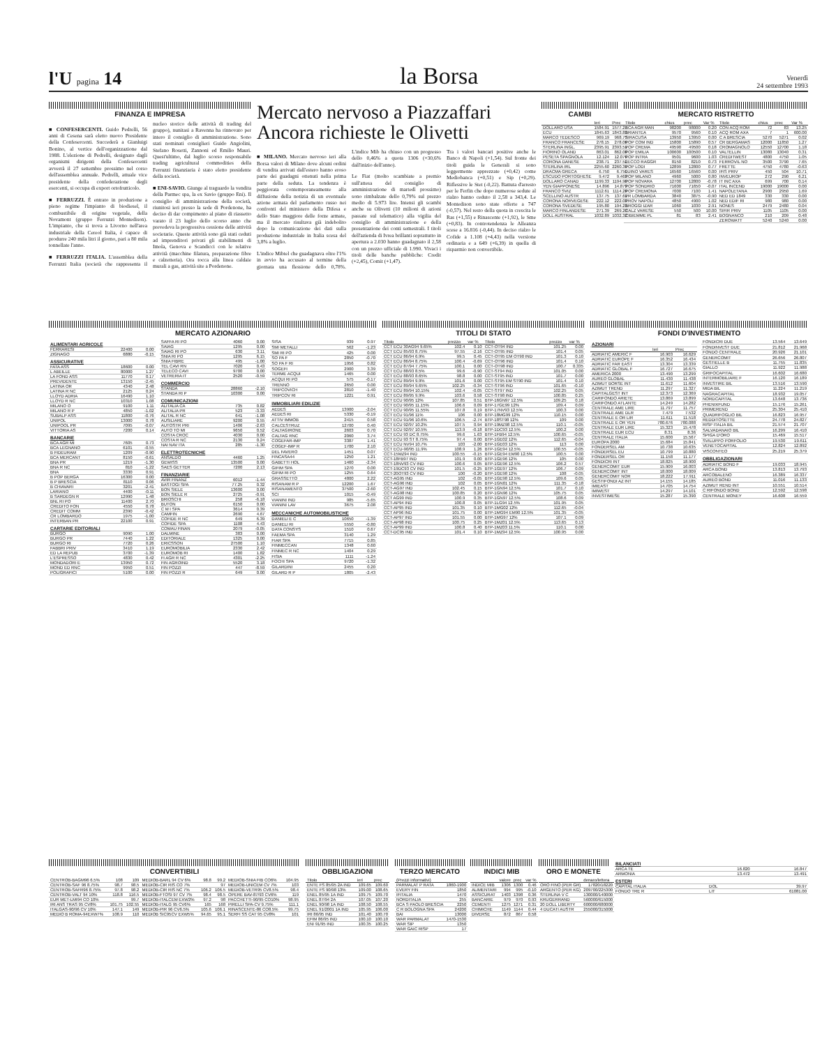l'U pagina 14
la Borsa
Venerdì
24 settembre 1993
FINANZA E IMPRESA
■ CONFESERCENTI. Guido Pedrelli, 56 anni di Cesena sarà eletto nuovo Presidente della Confesercenti. Succederà a Gianluigi Bonino, al vertice dell'organizzazione dal 1988. L'elezione di Pedrelli, designato dagli organismi dirigenti della Confesercenti avverrà il 27 settembre prossimo nel corso dell'assemblea annuale. Pedrelli, attuale vice presidente della confederazione degli esercenti, si occupa di export ortofrutticolo.
■ FERRUZZI. È entrato in produzione a pieno regime l'impianto di biodiesel, il combustibile di origine vegetale, della Novamont (gruppo Ferruzzi Montedison). L'impianto, che si trova a Livorno nell'area industriale della Cereol Italia, è capace di produrre 240 mila litri il giorno, pari a 80 mila tonnellate l'anno.
■ FERRUZZI ITALIA. L'assemblea della Ferruzzi Italia (società che rappresenta il nucleo storico delle attività di trading del gruppo), nunitasi a Ravenna ha rinnovato per intero il consiglio di amministrazione. Sono stati nominati consiglieri Guido Angiolini, Stefano Rosetti, Zannoni ed Emilio Mauri. Quest'ultimo, dal luglio scorso responsabile trading agricultural commodities della Ferruzzi finanziaria è stato eletto presidente della società.
■ ENI-SAVIO. Giunge al traguardo la vendita della Parmec spa, la ex Savio (gruppo Eni). Il consiglio di amministrazione della società, riunitosi ieri presso la sede di Pordenone, ha deciso di dar compimento al piano di riassetto varato il 23 luglio dello scorso anno che prevedeva la progressiva cessione delle attività societarie. Queste attività sono già stati ceduti ad imprenditori privati gli stabilimenti di Imola, Genova e Scandicci con le relative attività (macchine filatura, preparazione fibre e calzetteria). Ora tocca alla linea caldaie murali a gas, attività site a Pordenone.
Mercato nervoso a Piazzaffari
Ancora richieste le Olivetti
■ MILANO. Mercato nervoso ieri alla Borsa valori di Milano dove alcuni ordini di vendita arrivati dall'estero hanno eroso parte dei guadagni ottenuti nella prima parte della seduta. La tendenza è peggiorata contemporaneamente alla diffusione della notizia di un eventuale azione armata del parlamento russo nei confronti del ministero della Difesa e dello Stato maggiore delle forze armate, ma il mercato risultava già indebolito dopo la comunicazione dei dati sulla produzione industriale in Italia scesa del 3,8% a luglio.
L'indice Mibtel che guadagnava oltre l'1% in avvio ha accusato al termine della giornata una flessione dello 0,78%. L'indice Mib ha chiuso con un progresso dello 0,46% a quota 1306 (+30,6% dall'inizio dell'anno).
Le Fiat (molto scambiate a premio sull'attesa del consiglio di amministrazione di martedì prossimo) sono rimbalzate dello 0,79% sul prezzo medio di 5.973 lire. Intensi gli scambi anche su Olivetti (10 milioni di azioni passate sul telematico) alla vigilia del consiglio di amministrazione e della presentazione dei conti semestrali. I titoli dell'azienda di Ivrea brillanti soprattutto in apertura a 2.030 hanno guadagnato il 2,58 con un prezzo ufficiale di 1.990. Vivaci i titoli delle banche pubbliche: Credit (+2,45), Comit (+1,47).
Tra i valori bancari positive anche le Banco di Napoli (+1,54). Sul fronte dei titoli guida le Generali si sono leggermente apprezzate (+0,42) come Mediobanca (+0,51) e Sip (+0,29). Riflessive le Stet (-0,22). Battuta d'arresto per le Ferfin che dopo numerose sedute al rialzo hanno ceduto il 2,58 a 343,4. Le Montedison sono state offerte a 747 (-0,57). Nel resto della quota in crescita le Ras (+1,55) e Rinascente (+1,92), le Sme (+0,83). In controtendenza le Alleanza scese a 16.816 (-0,44). In deciso rialzo le Cofide a 1.108 (+4,43) nella versione ordinaria e a 649 (+6,39) in quella di risparmio non convertibile.
CAMBI
| | Ieri | Prec |
| --- | --- | --- |
| DOLLARO USA | 1584.91 | 1577.27 |
| ECU | 1845.63 | 1843.83 |
| MARCO TEDESCO | 969.19 | 968.75 |
| FRANCO FRANCESE | 278.15 | 278.06 |
| STERLINA INGL. | 2395.91 | 2393.51 |
| FIORINO OLAND | 863.01 | 862.08 |
| PESETA SPAGNOLA | 12.124 | 12.076 |
| CORONA DANESE | 238.71 | 237.52 |
| STERLINA IRL | 2255.60 | 2260.39 |
| DRACMA GRECA | 6.750 | 6.750 |
| ESCUDO PORTOGHESE | 9.472 | 9.463 |
| DOLLARO CANAD | 1199.33 | 1194.90 |
| YEN GIAPPONESE | 14.896 | 14.873 |
| FRANCO SVIZ | 1112.61 | 1114.28 |
| SCELLINO AUSTR | 137.75 | 137.61 |
| CORONA NORVEGESE | 222.12 | 222.03 |
| CORONA SVEDESE | 195.80 | 194.23 |
| MARCO FINLANDESE | 271.39 | 269.20 |
| DOLL AUSTRAL | 1032.89 | 1032.32 |
MERCATO RISTRETTO
| Titolo | chius | prec | Var % | Titolo | chius | prec | Var % |
| --- | --- | --- | --- | --- | --- | --- | --- |
| BCA AGR MAN | 98200 | 98000 | 0.20 | CON ACQ ROM | 72 | 83 | 13.25 |
| BRIANTEA | 9570 | 9560 | 0.10 | ACQ ROM AXA | 7 | 1 | 600.00 |
| SIRACUSA | 13950 | 13950 | 0.00 | C A BRESCIA | 5270 | 5271 | 0.02 |
| POP COM IND | 15800 | 15890 | 0.57 | CR BERGAMAS | 12000 | 11850 | 1.27 |
| POP CREMA | 49590 | 49500 | 0.18 | CROMAGNOLO | 12550 | 12700 | 1.18 |
| POP EMILIA | 100600 | 100500 | 0.10 | VALTELLIN | 13080 | 13040 | 0.31 |
| POP INTRA | 9501 | 9600 | 1.03 | CREDITWEST | 4800 | 4750 | 1.05 |
| LECCO RAGGR | 8150 | 8210 | 0.73 | FERROVIL NO | 3500 | 3790 | 7.65 |
| POP LODI | 12899 | 12800 | 0.77 | FRETTE | 4750 | 4780 | -0.63 |
| LUINO VARES | 16560 | 16560 | 0.00 | IFIS PRIV | 450 | 504 | 10.71 |
| POP MILANO | 4960 | 5000 | 0.80 | INVEUROP | 272 | 290 | 6.21 |
| POP NOVARA | 12700 | 12800 | -0.78 | IT INC AXA | 699 | 700 | 0.14 |
| POP SONDRIO | 71600 | 71650 | -0.07 | ITAL INCEND | 19000 | 19000 | 0.00 |
| POP CREMONA | 7000 | 7100 | 1.41 | NAPOLETANA | 2900 | 2950 | 1.69 |
| PR LOMBARDA | 3840 | 3875 | -0.90 | NED ED 1849 | 330 | 330 | 0.00 |
| PROV NAPOLI | 4850 | 4900 | 1.02 | NED EDIF RI | 980 | 980 | 0.00 |
| BROGGI IZAR | 1060 | 1030 | 2.91 | NONES | 2479 | 2480 | 0.04 |
| CALZ VARESE | 550 | 500 | 10.00 | SIFIR PRIV | 1105 | 1105 | 0.00 |
| CIBIEMME PL | 81 | 83 | 2.41 | BOGNANCO | 210 | 209 | 0.48 |
| | | | | ZEROWATT | 5240 | 5240 | 0.00 |
MERCATO AZIONARIO
| ALIMENTARI AGRICOLE | | |
| FERRARESI | 22400 | 0.00 |
| ZIGNAGO | 6880 | -0.15 |
| ASSICURATIVE | | |
| FATA ASS | 18600 | 0.00 |
| L ABEILLE | 80000 | 1.27 |
| LA FOND ASS | 11770 | 0.17 |
| PREVIDENTE | 13150 | -2.45 |
| LATINA OR | 4340 | 2.48 |
| LATINA R NC | 2125 | 0.24 |
| LLOYD ADRIA | 16490 | 1.10 |
| LLOYD R NC | 10310 | 1.08 |
| MILANO O | 9100 | 1.11 |
| MILANO R P | 4850 | -1.02 |
| SUBALP ASS | 11800 | -0.76 |
| UNIPOL | 13000 | 0.78 |
| UNIPOOL PR | 7095 | -0.07 |
| VITTORIA AS | 7200 | 0.14 |
| BANCARIE | | |
| BCA AGR MI | 7605 | 0.73 |
| BCA LEGNANO | 6101 | -0.55 |
| B FIDEURAM | 1209 | -0.90 |
| BCA MERCANT | 8150 | -0.61 |
| BNA PR | 1219 | -1.30 |
| BNA R NC | 810 | -1.22 |
| BNA | 3330 | 0.91 |
| B POP BERGA | 16300 | 0.00 |
| B P BRESCIA | 8110 | 0.06 |
| B CHIAVARI | 3201 | -2.41 |
| LARIANO | 4400 | -0.11 |
| B SARDEGN R | 12990 | 1.48 |
| BNL RI PO | 11400 | 2.70 |
| CREDITO FON | 4550 | 0.78 |
| CREDIT COMM | 2390 | -0.42 |
| CR LOMBARDO | 1975 | -1.00 |
| INTERBAN PR | 22100 | 0.91 |
| CARTARIE EDITORIALI | | |
| BURGO | 9090 | 1.00 |
| BURGO PR | 7440 | 1.22 |
| BURGO RI | 7720 | 0.26 |
| FABBRI PRIV | 3410 | 1.19 |
| ED LA REPUB | 3700 | -1.39 |
| L'ESPRESSO | 4830 | 0.42 |
| MONDADORI E | 13950 | 0.72 |
| MOND ED RNC | 9950 | 0.51 |
| POLIGRAFICI | 5100 | 0.00 |
| SAFFA RI PO | 4060 | 0.00 |
| SAIAG | 1295 | 0.00 |
| SAIAG RI PO | 630 | 3.11 |
| SNIA RI PO | 1295 | 6.15 |
| SNIA FIBRE | 495 | -1.00 |
| TEL CAVI RN | 7020 | 0.43 |
| TELECO CAVI | 9700 | 0.00 |
| VETRERIA IT | 2520 | -0.59 |
| COMMERCIO | | |
| STANDA | 28860 | -2.10 |
| STANDA RI P | 10300 | 0.00 |
| COMUNICAZIONI | | |
| ALITALIA CA | 735 | 0.82 |
| ALITALIA PR | 523 | -3.33 |
| ALITAL R NC | 641 | -1.08 |
| AUSILIARE | 9200 | 0.55 |
| AUTOSTR PRI | 1406 | -2.63 |
| AUTO TO MI | 9650 | 0.52 |
| COSTA CROC | 4030 | 0.00 |
| COSTA R NC | 2130 | 0.24 |
| NAI NAV ITA | 285 | -1.30 |
| ELETTROTECNICHE | | |
| ANSALDO | 4460 | 1.25 |
| GEWISS | 13500 | 0.00 |
| SAES GETTER | 7200 | 2.13 |
| FINANZIARIE | | |
| AVIR FINANZ | 6012 | -1.44 |
| BASTOGI SPA | 77.25 | 0.32 |
| BON SIELE | 13600 | 0.00 |
| BON SIELE R | 2725 | -0.91 |
| BRIOSCHI | 258 | -6.18 |
| BUTON | 6150 | 0.00 |
| C M I SPA | 3614 | 0.39 |
| CAMFIN | 2690 | 4.67 |
| COFIDE R NC | 649 | 6.39 |
| COFIDE SPA | 1108 | 4.43 |
| COMAU FINAN | 2079 | -0.05 |
| DALMINE | 383 | 0.00 |
| EDITORIALE | 1325 | 0.00 |
| ERICSSON | 27500 | 1.10 |
| EUROMOBILIA | 2330 | 2.42 |
| EUROMOB RI | 1400 | 1.82 |
| FI AGR R NC | 4301 | -2.25 |
| FIN AGROIND | 5520 | 3.18 |
| FIN POZZI | 447 | -8.59 |
| FIN POZZI R | 649 | 0.00 |
| SISA | 939 | 0.97 |
| SMI METALLI | 562 | -1.23 |
| SMI RI PO | 425 | 0.00 |
| SO PA F | 2850 | -0.70 |
| SO PA F RI | 1956 | 0.82 |
| SOGEFI | 2900 | 3.39 |
| TERME ACQUI | 1465 | 0.00 |
| ACQUI RI PO | 575 | -0.17 |
| TRENNO | 2650 | 0.00 |
| TRIPCOVICH | 2810 | -1.40 |
| TRIPCOV RI | 1221 | 0.91 |
| IMMOBILIARI EDILIZIE | | |
| AEDES | 13900 | -2.04 |
| AEDES RI | 5330 | -0.19 |
| ATTIV IMMOB | 2415 | 0.58 |
| CALCESTRUZ | 12700 | 0.40 |
| CALTAGIRONE | 2603 | 0.70 |
| CALTAG RNC | 2060 | 3.74 |
| COGEFAR-IMP | 3387 | 1.41 |
| COGEF-IMP R | 1700 | 2.10 |
| DEL FAVERO | 1451 | 0.07 |
| FINCASA44 | 1250 | 1.21 |
| GABETTI HOL | 1460 | -2.34 |
| GIFIM SPA | 1270 | 0.00 |
| GIFIM RI PO | 1255 | 0.64 |
| GRASSETTO | 4800 | 2.22 |
| RISANAM R P | 12200 | 1.67 |
| RISANAMENTO | 37500 | -2.60 |
| SCI | 1015 | -0.49 |
| VIANINI IND | 985 | -5.65 |
| VIANINI LAV | 3675 | 2.08 |
| MECCANICHE AUTOMOBILISTICHE | | |
| DANIELI E C | 10650 | -1.39 |
| DANIELI RI | 5550 | -0.80 |
| DATA CONSYS | 1510 | 0.67 |
| FAEMA SPA | 3140 | 1.29 |
| FIAR SPA | 7715 | 0.85 |
| FINMECCAN | 1348 | 0.60 |
| FINMEC R NC | 1404 | 0.29 |
| FISIA | 1111 | -1.24 |
| FOCHI SPA | 9720 | -1.32 |
| GILARDINI | 2455 | 0.20 |
| GILARD R P | 1805 | -2.43 |
TITOLI DI STATO
| Titolo | prezzo | var % | Titolo | prezzo | var % |
| --- | --- | --- | --- | --- | --- |
| CCT ECU 30AG94 9.65% | 102.4 | 0.10 | CCT-OT94 IND | 101.25 | 0.00 |
| CCT ECU 85/93 8.75% | 97.55 | -2.16 | CCT-OT95 IND | 101.4 | 0.05 |
| CCT ECU 86/94 6.9% | 99.5 | 0.45 | CCT-OT95 EM OT90 IND | 101.3 | 0.10 |
| CCT ECU 86/94 8.75% | 100.4 | -0.69 | CCT-OT96 IND | 101.4 | 0.10 |
| CCT ECU 87/94 7.75% | 100.1 | 0.00 | CCT-OT98 IND | 100.7 | 0.335 |
| CCT ECU 88/93 8.5% | 99.6 | -0.90 | CCT-ST94 IND | 101.05 | 0.00 |
| CCT ECU 88/93 8.65% | 98.8 | 0.00 | CCT-ST95 IND | 101.7 | 0.00 |
| CCT ECU 89/94 9.9% | 101.6 | 0.00 | CCT-ST95 EM ST90 IND | 101.4 | 0.10 |
| CCT ECU 89/94 9.65% | 102.25 | -0.34 | CCT-ST96 IND | 101.65 | -0.10 |
| CCT ECU 89/94 10.15% | 102.4 | -0.05 | CCT-ST97 IND | 102.25 | 0.05 |
| CCT ECU 89/95 9.9% | 103.6 | 0.58 | CCT-ST98 IND | 100.85 | 0.25 |
| CCT ECU 90/95 12% | 107.85 | 0.51 | BTP-16GN97 12.5% | 109.25 | 0.18 |
| CCT ECU 90/95 11.15% | 106.6 | 0.09 | BTP-17GE99 12% | 109.4 | 0.09 |
| CCT ECU 90/95 11.55% | 107.8 | 0.19 | BTP-17NV93 12.5% | 100.3 | 0.00 |
| CCT ECU 91/96 11% | 106 | 0.00 | BTP-18MG99 12% | 110.15 | 0.00 |
| CCT ECU 91/96 10.6% | 106.5 | -2.74 | BTP-18ST98 12% | 109 | 0.00 |
| CCT ECU 92/97 10.2% | 107.5 | 0.94 | BTP-19MZ98 12.5% | 110.1 | -0.05 |
| CCT ECU 92/97 10.5% | 113.9 | -0.18 | BTP-1DC93 12.5% | 100.2 | 0.00 |
| CCT ECU 93 DC 8.75% | 99.6 | 1.63 | BTP-1FB94 12.5% | 100.65 | -0.05 |
| CCT ECU 93 ST 8.75% | 97.4 | 0.00 | BTP-1GE02 12% | 112.65 | -0.04 |
| CCT ECU NV94 10.7% | 103 | -2.00 | BTP-1GE03 12% | 113 | 0.00 |
| CCT ECU-90/95 11.9% | 108.9 | 1.26 | BTP-1GE94 12.5% | 100.55 | -0.05 |
| CCT-15MZ94 IND | 100.55 | -0.15 | BTP-1GE94 EM90 12.5% | 100.5 | 0.00 |
| CCT-18FB97 IND | 101.9 | 0.00 | BTP-1GE96 12% | 105 | 0.00 |
| CCT-18NV93 CV IND | 100.6 | 0.05 | BTP-1GE96 12.5% | 106.2 | 0.57 |
| CCT-19DC93 CV IND | 101.5 | -0.25 | BTP-1GE97 12% | 106.7 | 0.09 |
| CCT-20OT93 CV IND | 100 | -0.20 | BTP-1GE98 12% | 108 | -0.05 |
| CCT-AG95 IND | 102 | -0.05 | BTP-1GE98 12.5% | 109.6 | 0.05 |
| CCT-AG96 IND | 102 | 0.05 | BTP-1GN01 12% | 111.35 | -0.18 |
| CCT-AG97 IND | 102.45 | 0.15 | BTP-1GN94 12.5% | 101.7 | 0.10 |
| CCT-AG98 IND | 100.85 | 0.20 | BTP-1GN96 12% | 105.75 | 0.05 |
| CCT AG99 IND | 100.9 | 0.35 | BTP-1GN97 12.5% | 108.6 | 0.09 |
| CCT-AP94 IND | 100.8 | 0.05 | BTP-1LG94 12.5% | 101.95 | 0.05 |
| CCT-AP95 IND | 101.35 | 0.10 | BTP-1MG02 12% | 112.65 | -0.04 |
| CCT AP96 IND | 101.75 | 0.00 | BTP-1MG94 EM90 12.5% | 101.35 | -0.05 |
| CCT-AP97 IND | 101.55 | 0.00 | BTP-1MG97 12% | 107.1 | 0.09 |
| CCT-AP98 IND | 100.75 | 0.25 | BTP-1MZ01 12.5% | 113.65 | 0.13 |
| CCT-AP99 IND | 100.8 | 0.40 | BTP-1MZ03 11.5% | 110.1 | 0.00 |
| CCT-DC95 IND | 101.4 | 0.10 | BTP-1MZ94 12.5% | 100.95 | 0.00 |
FONDI D'INVESTIMENTO
| AZIONARI | | |
| | Ieri | Prec |
| ADRIATIC AMERIC F | 16.903 | 16.629 |
| ADRIATIC EUROPE F | 16.352 | 16.434 |
| ADRIATIC FAR EAST | 13.304 | 13.339 |
| ADRIATIC GLOBAL F | 16.727 | 16.675 |
| AMERICA 2000 | 13.490 | 13.299 |
| AUREO GLOBAL | 11.430 | 11.438 |
| AZIMUT BORSE INT | 11.612 | 11.604 |
| AZIMUT TREND | 11.297 | 11.327 |
| CAPITALGEST INT | 12.373 | 12.369 |
| CARIFONDO ARIETE | 13.869 | 13.899 |
| CARIFONDO ATLANTE | 14.249 | 14.282 |
| CENTRALE AME LIRE | 11.797 | 11.757 |
| CENTRALE AME DLR | 7.479 | 7.532 |
| CENTRALE E OR LIR | 11.611 | 11.518 |
| CENTRALE E OR YEN | 780.676 | 780.088 |
| CENTRALE EUR LIRE | 15.323 | 15.478 |
| CENTRALE EUR ECU | 8.31 | 8.36 |
| CENTRALE ITALIA | 15.600 | 15.567 |
| EUROPA 2000 | 15.684 | 15.841 |
| FONDERSEL AM | 10.738 | 10.635 |
| FONDERSEL EU | 10.799 | 10.880 |
| FONDERSEL OR | 11.158 | 11.177 |
| FONDICRI INT | 18.825 | 18.900 |
| GENERCOMIT EUR | 15.909 | 16.003 |
| GENERCOMIT INT | 18.000 | 18.009 |
| GENERCOMIT NOR | 18.222 | 17.911 |
| GESTIFONDI AZ INT | 14.155 | 14.185 |
| IMIEAST | 14.705 | 14.754 |
| IMIWEST | 14.297 | 14.101 |
| INVESTIMESE | 15.287 | 15.390 |
| FONDICRI DUE | 13.564 | 13.649 |
| FONDINVEST DUE | 21.812 | 21.968 |
| FONDO CENTRALE | 20.926 | 21.101 |
| GENERCOMIT | 26.656 | 26.807 |
| GESTIELLE B | 11.755 | 11.835 |
| GIALLO | 11.922 | 11.988 |
| GRIFOCAPITAL | 16.602 | 16.680 |
| INTERMOBILIARE F | 16.120 | 16.189 |
| INVESTIRE BIL | 13.516 | 13.590 |
| MIDA BIL | 11.224 | 11.219 |
| NAGRACAPITAL | 18.932 | 19.057 |
| NORDCAPITAL | 13.648 | 13.736 |
| PHENIXFUND | 15.176 | 15.261 |
| PRIMEREND | 25.304 | 25.410 |
| QUADRIFOGLIO BIL | 16.823 | 16.957 |
| REDDITOSETTE | 24.778 | 24.827 |
| RISP ITALIA BIL | 21.574 | 21.707 |
| SALVADANAIO BIL | 16.299 | 16.410 |
| SPIGA D'ORO | 15.469 | 15.517 |
| SVILUPPO PORFOLIO | 19.530 | 19.611 |
| VENETOCAPITAL | 12.824 | 12.892 |
| VISCONTEO | 25.219 | 25.379 |
| OBBLIGAZIONARI | | |
| ADRIATIC BOND F | 19.033 | 18.945 |
| ARCA BOND | 13.813 | 13.793 |
| ARCOBALENO | 16.389 | 16.337 |
| AUREO BOND | 11.016 | 11.133 |
| AZIMUT REND INT | 10.551 | 10.514 |
| C RIFONDO BOND | 12.592 | 12.598 |
| CENTRALE MONEY | 16.608 | 16.559 |
CONVERTIBILI
| CENTROB-BAGM96 6.5% | 108 | 109 | MEDIOB-BARL 94 CV 6% | 98.8 | 99.2 | MEDIOB-SNIA FIB CO6% | 104.95 |
| CENTROB-SAF 96 8.75% | 98.7 | 98.5 | MEDIOB-CIR RIS CO 7% | | 97 | MEDIOB-UNICEM CV 7% | 103 |
| CENTROB-SAFR96 8.75% | 97.8 | 98.2 | MEDIOB-CIR RIS NC 7% | 106.2 | 106.5 | MEDIOB-VETR95 CV8.5% | 98.4 |
| CENTROB-VALT 94 10% | 118.8 | 116.5 | MEDIOB-FTOSI 97 CV 7% | 98.4 | 98.5 | OPERE BAV-87/93 CV6% | 119 |
| EUR MET-LMI94 CO 10% | | 99.7 | MEDIOB-ITALCEM EXW2% | 97.2 | 98 | PACCHETTI-90/95 CO10% | 98.95 |
| IRI ANS TRAS 95 CV8% | 101.75 | 102.55 | MEDIOB-ITALG 95 CV6% | 165 | 168 | PIRELLI SPA-CV 9.75% | 111.1 |
| ITALGAS-90/96 CV 10% | 147.1 | 149 | MEDIOB-PIR 96 CV6.5% | 105.6 | 106.1 | RINASCENTE-86 CO8.5% | 99.75 |
| MEDIO B ROMA-94EXW7% | 108.9 | 110 | MEDIOB SIC95CV EXW5% | 94.65 | 95.1 | SERFI SS CAT 95 CV8% | 101 |
OBBLIGAZIONI
| Titolo | ieri | prec |
| --- | --- | --- |
| ENTE FS 85/95 2A IND | 109.65 | 109.60 |
| ENTE FS 90/98 13% | 109.00 | 108.65 |
| ENEL 85/95 1A IND | 109.75 | 109.70 |
| ENEL 87/94 2A | 107.05 | 107.20 |
| ENEL 90/98 1A IND | 108.50 | 108.55 |
| ENEL 91/2001 1A IND | 105.95 | 106.00 |
| IRI 86/95 IND | 101.40 | 100.70 |
| EFIM 86/95 IND | 100.10 | 100.10 |
| ENI 91/95 IND | 100.35 | 100.25 |
TERZO MERCATO
| (Prezzi informativi) | |
| --- | --- |
| PARMALAT P RATA | 1860-1900 |
| EVERY FIN | 1850 |
| IFITALIA | 1470 |
| NORDITALIA | 255 |
| BCA S PAOLO BRESCIA | 2250 |
| C R BOLOGNA SPA | 24200 |
| BAI | 13000 |
| WAR PARMALAT | 1470-1530 |
| WAR SIP | 1350 |
| WAR GAIC RISP | 17 |
INDICI MIB
| | valore | prec | var % |
| --- | --- | --- | --- |
| INDICE MIB | 1306 | 1300 | 0.46 |
| ALIMENTARI | 994 | 995 | -0.10 |
| ASSICURAT | 1403 | 1398 | 0.36 |
| BANCARIE | 979 | 970 | 0.93 |
| CEMENTI | 1275 | 1271 | 0.31 |
| CHIMICHE | 1149 | 1144 | 0.44 |
| DIVERSE | 872 | 867 | 0.58 |
ORO E MONETE
| | denaro/lettera |
| --- | --- |
| ORO FINO (PER GR) | 17820/18220 |
| ARGENTO (PER KG) | 209700/225300 |
| STERLINA V C | 130000/140000 |
| KRUGERRAND | 560000/615000 |
| 20 DOLL LIBERTY | 600000/680000 |
| 4 DUCATI AUSTR | 255000/315000 |
| BILANCIATI | | |
| ARCA TE | 16.820 | 16.847 |
| ARMONIA | 13.472 | 13.491 |
| ESTERI | | |
| CAPITAL ITALIA | DOL | 39.97 |
| FONDO TRE R | LIT | 61081.00 |